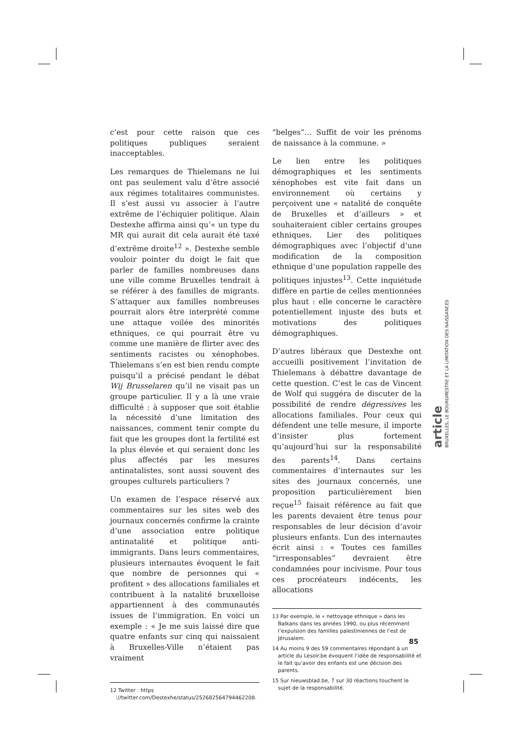c’est pour cette raison que ces politiques publiques seraient inacceptables.
Les remarques de Thielemans ne lui ont pas seulement valu d’être associé aux régimes totalitaires communistes. Il s’est aussi vu associer à l’autre extrême de l’échiquier politique. Alain Destexhe affirma ainsi qu’« un type du MR qui aurait dit cela aurait été taxé d’extrême droite<sup>12</sup> ». Destexhe semble vouloir pointer du doigt le fait que parler de familles nombreuses dans une ville comme Bruxelles tendrait à se référer à des familles de migrants. S’attaquer aux familles nombreuses pourrait alors être interprété comme une attaque voilée des minorités ethniques, ce qui pourrait être vu comme une manière de flirter avec des sentiments racistes ou xénophobes. Thielemans s’en est bien rendu compte puisqu’il a précisé pendant le débat Wij Brusselaren qu’il ne visait pas un groupe particulier. Il y a là une vraie difficulté : à supposer que soit établie la nécessité d’une limitation des naissances, comment tenir compte du fait que les groupes dont la fertilité est la plus élevée et qui seraient donc les plus affectés par les mesures antinatalistes, sont aussi souvent des groupes culturels particuliers ?
Un examen de l’espace réservé aux commentaires sur les sites web des journaux concernés confirme la crainte d’une association entre politique antinatalité et politique anti-immigrants. Dans leurs commentaires, plusieurs internautes évoquent le fait que nombre de personnes qui « profitent » des allocations familiales et contribuent à la natalité bruxelloise appartiennent à des communautés issues de l’immigration. En voici un exemple : « Je me suis laissé dire que quatre enfants sur cinq qui naissaient à Bruxelles-Ville n’étaient pas vraiment
12 Twitter : https ://twitter.com/Destexhe/status/252682564794462208.
“belges”… Suffit de voir les prénoms de naissance à la commune. »
Le lien entre les politiques démographiques et les sentiments xénophobes est vite fait dans un environnement où certains y perçoivent une « natalité de conquête de Bruxelles et d’ailleurs » et souhaiteraient cibler certains groupes ethniques. Lier des politiques démographiques avec l’objectif d’une modification de la composition ethnique d’une population rappelle des politiques injustes<sup>13</sup>. Cette inquiétude diffère en partie de celles mentionnées plus haut : elle concerne le caractère potentiellement injuste des buts et motivations des politiques démographiques.
D’autres libéraux que Destexhe ont accueilli positivement l’invitation de Thielemans à débattre davantage de cette question. C’est le cas de Vincent de Wolf qui suggéra de discuter de la possibilité de rendre dégressives les allocations familiales. Pour ceux qui défendent une telle mesure, il importe d’insister plus fortement qu’aujourd’hui sur la responsabilité des parents<sup>14</sup>. Dans certains commentaires d’internautes sur les sites des journaux concernés, une proposition particulièrement bien reçue<sup>15</sup> faisait référence au fait que les parents devaient être tenus pour responsables de leur décision d’avoir plusieurs enfants. L’un des internautes écrit ainsi : « Toutes ces familles “irresponsables” devraient être condamnées pour incivisme. Pour tous ces procréateurs indécents, les allocations
13 Par exemple, le « nettoyage ethnique » dans les Balkans dans les années 1990, ou plus récemment l’expulsion des familles palestiniennes de l’est de Jérusalem.
14 Au moins 9 des 59 commentaires répondant à un article du Lesoir.be évoquent l’idée de responsabilité et le fait qu’avoir des enfants est une décision des parents.
15 Sur nieuwsblad.be, 7 sur 30 réactions touchent le sujet de la responsabilité.
article
BRUXELLES, LE BOURGMESTRE ET LA LIMITATION DES NAISSANCES
85